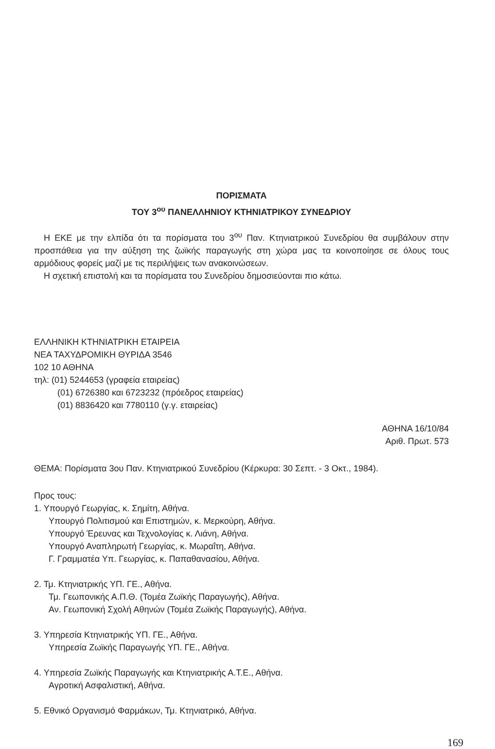ΠΟΡΙΣΜΑΤΑ
ΤΟΥ 3<sup>ου</sup> ΠΑΝΕΛΛΗΝΙΟΥ ΚΤΗΝΙΑΤΡΙΚΟΥ ΣΥΝΕΔΡΙΟΥ
Η ΕΚΕ με την ελπίδα ότι τα πορίσματα του 3<sup>ου</sup> Παν. Κτηνιατρικού Συνεδρίου θα συμβάλουν στην προσπάθεια για την αύξηση της ζωϊκής παραγωγής στη χώρα μας τα κοινοποίησε σε όλους τους αρμόδιους φορείς μαζί με τις περιλήψεις των ανακοινώσεων.
Η σχετική επιστολή και τα πορίσματα του Συνεδρίου δημοσιεύονται πιο κάτω.
ΕΛΛΗΝΙΚΗ ΚΤΗΝΙΑΤΡΙΚΗ ΕΤΑΙΡΕΙΑ
ΝΕΑ ΤΑΧΥΔΡΟΜΙΚΗ ΘΥΡΙΔΑ 3546
102 10 ΑΘΗΝΑ
τηλ: (01) 5244653 (γραφεία εταιρείας)
(01) 6726380 και 6723232 (πρόεδρος εταιρείας)
(01) 8836420 και 7780110 (γ.γ. εταιρείας)
ΑΘΗΝΑ 16/10/84
Αριθ. Πρωτ. 573
ΘΕΜΑ: Πορίσματα 3ου Παν. Κτηνιατρικού Συνεδρίου (Κέρκυρα: 30 Σεπτ. - 3 Οκτ., 1984).
Προς τους:
1. Υπουργό Γεωργίας, κ. Σημίτη, Αθήνα.
Υπουργό Πολιτισμού και Επιστημών, κ. Μερκούρη, Αθήνα.
Υπουργό Έρευνας και Τεχνολογίας κ. Λιάνη, Αθήνα.
Υπουργό Αναπληρωτή Γεωργίας, κ. Μωραΐτη, Αθήνα.
Γ. Γραμματέα Υπ. Γεωργίας, κ. Παπαθανασίου, Αθήνα.
2. Τμ. Κτηνιατρικής ΥΠ. ΓΕ., Αθήνα.
Τμ. Γεωπονικής Α.Π.Θ. (Τομέα Ζωϊκής Παραγωγής), Αθήνα.
Αν. Γεωπονική Σχολή Αθηνών (Τομέα Ζωϊκής Παραγωγής), Αθήνα.
3. Υπηρεσία Κτηνιατρικής ΥΠ. ΓΕ., Αθήνα.
Υπηρεσία Ζωϊκής Παραγωγής ΥΠ. ΓΕ., Αθήνα.
4. Υπηρεσία Ζωϊκής Παραγωγής και Κτηνιατρικής Α.Τ.Ε., Αθήνα.
Αγροτική Ασφαλιστική, Αθήνα.
5. Εθνικό Οργανισμό Φαρμάκων, Τμ. Κτηνιατρικό, Αθήνα.
169